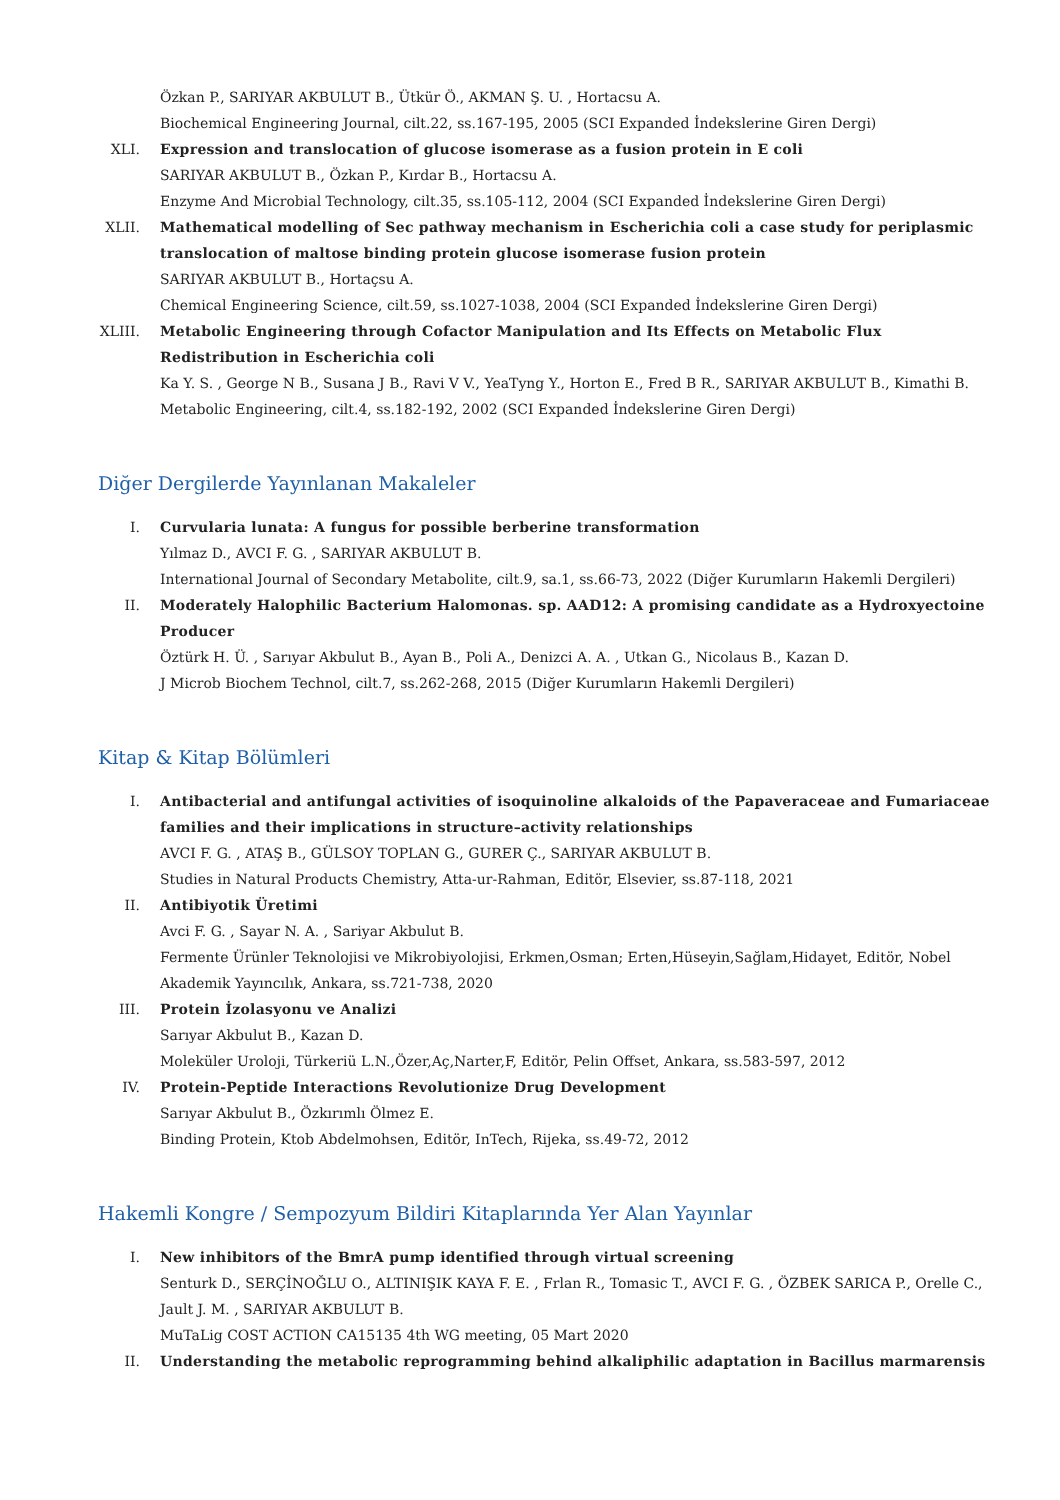Özkan P., SARIYAR AKBULUT B., Ütkür Ö., AKMAN Ş. U. , Hortacsu A.
Biochemical Engineering Journal, cilt.22, ss.167-195, 2005 (SCI Expanded İndekslerine Giren Dergi)
XLI. Expression and translocation of glucose isomerase as a fusion protein in E coli
SARIYAR AKBULUT B., Özkan P., Kırdar B., Hortacsu A.
Enzyme And Microbial Technology, cilt.35, ss.105-112, 2004 (SCI Expanded İndekslerine Giren Dergi)
XLII. Mathematical modelling of Sec pathway mechanism in Escherichia coli a case study for periplasmic translocation of maltose binding protein glucose isomerase fusion protein
SARIYAR AKBULUT B., Hortaçsu A.
Chemical Engineering Science, cilt.59, ss.1027-1038, 2004 (SCI Expanded İndekslerine Giren Dergi)
XLIII.
Metabolic Engineering through Cofactor Manipulation and Its Effects on Metabolic Flux Redistribution in Escherichia coli
Ka Y. S. , George N B., Susana J B., Ravi V V., YeaTyng Y., Horton E., Fred B R., SARIYAR AKBULUT B., Kimathi B.
Metabolic Engineering, cilt.4, ss.182-192, 2002 (SCI Expanded İndekslerine Giren Dergi)
Diğer Dergilerde Yayınlanan Makaleler
I. Curvularia lunata: A fungus for possible berberine transformation
Yılmaz D., AVCI F. G. , SARIYAR AKBULUT B.
International Journal of Secondary Metabolite, cilt.9, sa.1, ss.66-73, 2022 (Diğer Kurumların Hakemli Dergileri)
II. Moderately Halophilic Bacterium Halomonas. sp. AAD12: A promising candidate as a Hydroxyectoine Producer
Öztürk H. Ü. , Sarıyar Akbulut B., Ayan B., Poli A., Denizci A. A. , Utkan G., Nicolaus B., Kazan D.
J Microb Biochem Technol, cilt.7, ss.262-268, 2015 (Diğer Kurumların Hakemli Dergileri)
Kitap & Kitap Bölümleri
I. Antibacterial and antifungal activities of isoquinoline alkaloids of the Papaveraceae and Fumariaceae families and their implications in structure–activity relationships
AVCI F. G. , ATAŞ B., GÜLSOY TOPLAN G., GURER Ç., SARIYAR AKBULUT B.
Studies in Natural Products Chemistry, Atta-ur-Rahman, Editör, Elsevier, ss.87-118, 2021
II. Antibiyotik Üretimi
Avci F. G. , Sayar N. A. , Sariyar Akbulut B.
Fermente Ürünler Teknolojisi ve Mikrobiyolojisi, Erkmen,Osman; Erten,Hüseyin,Sağlam,Hidayet, Editör, Nobel Akademik Yayıncılık, Ankara, ss.721-738, 2020
III. Protein İzolasyonu ve Analizi
Sarıyar Akbulut B., Kazan D.
Moleküler Uroloji, Türkeriü L.N.,Özer,Aç,Narter,F, Editör, Pelin Offset, Ankara, ss.583-597, 2012
IV. Protein-Peptide Interactions Revolutionize Drug Development
Sarıyar Akbulut B., Özkırımlı Ölmez E.
Binding Protein, Ktob Abdelmohsen, Editör, InTech, Rijeka, ss.49-72, 2012
Hakemli Kongre / Sempozyum Bildiri Kitaplarında Yer Alan Yayınlar
I. New inhibitors of the BmrA pump identified through virtual screening
Senturk D., SERÇİNOĞLU O., ALTINIŞIK KAYA F. E. , Frlan R., Tomasic T., AVCI F. G. , ÖZBEK SARICA P., Orelle C., Jault J. M. , SARIYAR AKBULUT B.
MuTaLig COST ACTION CA15135 4th WG meeting, 05 Mart 2020
II. Understanding the metabolic reprogramming behind alkaliphilic adaptation in Bacillus marmarensis